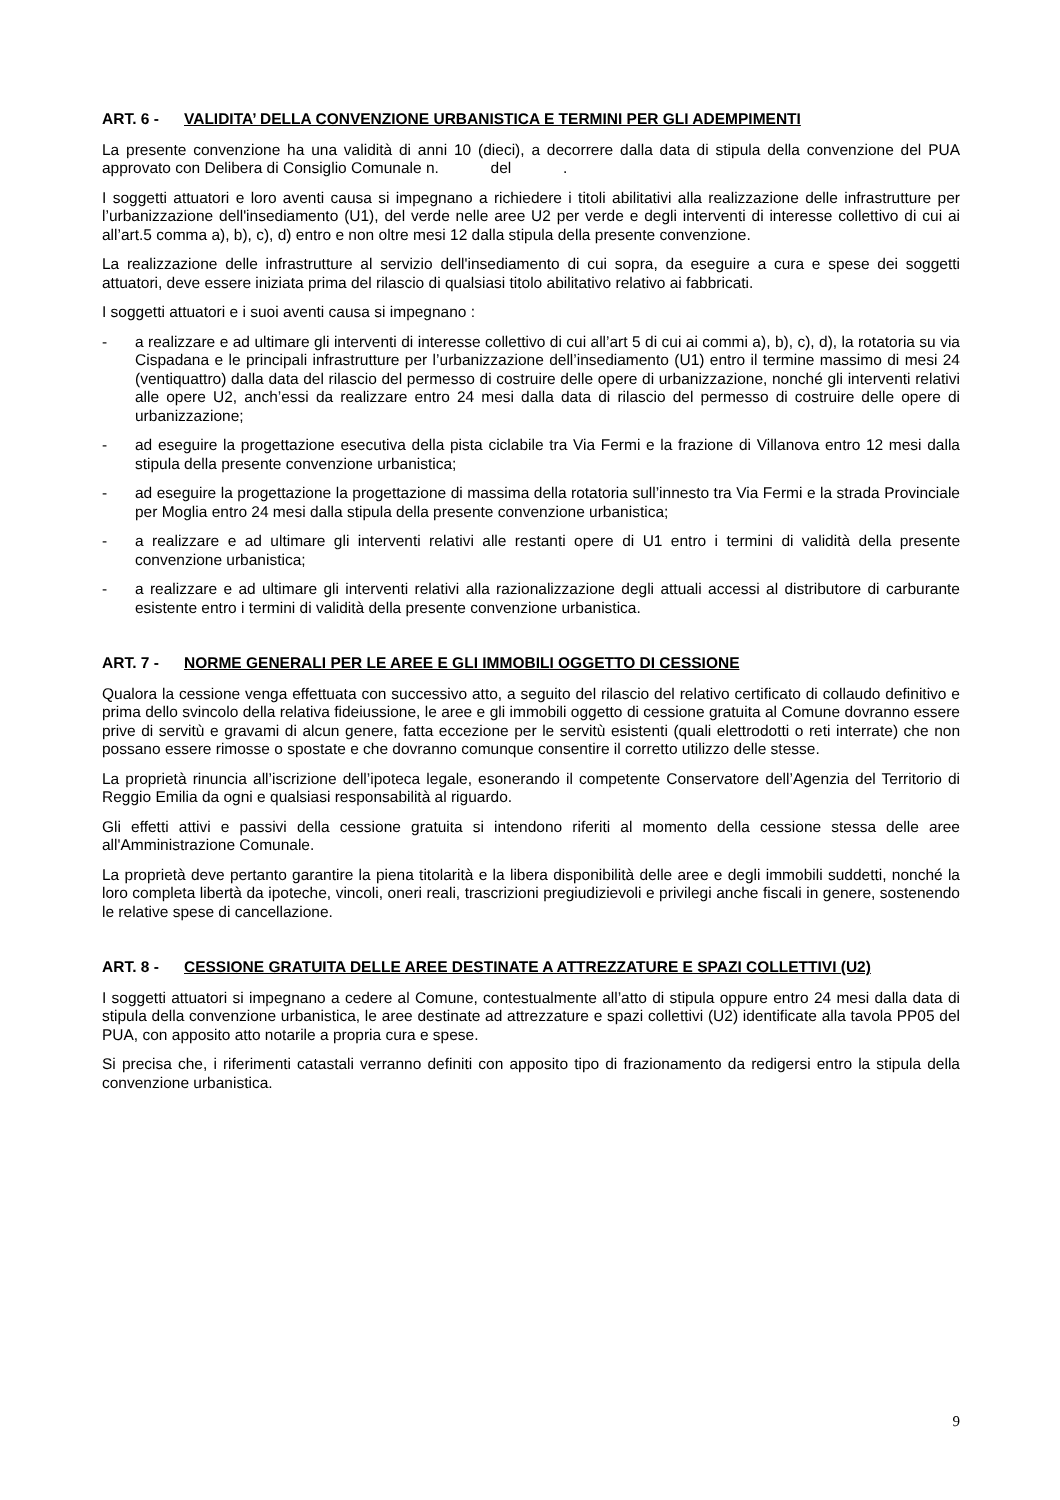ART. 6 - VALIDITA’ DELLA CONVENZIONE URBANISTICA E TERMINI PER GLI ADEMPIMENTI
La presente convenzione ha una validità di anni 10 (dieci), a decorrere dalla data di stipula della convenzione del PUA approvato con Delibera di Consiglio Comunale n. del .
I soggetti attuatori e loro aventi causa si impegnano a richiedere i titoli abilitativi alla realizzazione delle infrastrutture per l’urbanizzazione dell'insediamento (U1), del verde nelle aree U2 per verde e degli interventi di interesse collettivo di cui ai all’art.5 comma a), b), c), d) entro e non oltre mesi 12 dalla stipula della presente convenzione.
La realizzazione delle infrastrutture al servizio dell'insediamento di cui sopra, da eseguire a cura e spese dei soggetti attuatori, deve essere iniziata prima del rilascio di qualsiasi titolo abilitativo relativo ai fabbricati.
I soggetti attuatori e i suoi aventi causa si impegnano :
- a realizzare e ad ultimare gli interventi di interesse collettivo di cui all’art 5 di cui ai commi a), b), c), d), la rotatoria su via Cispadana e le principali infrastrutture per l’urbanizzazione dell’insediamento (U1) entro il termine massimo di mesi 24 (ventiquattro) dalla data del rilascio del permesso di costruire delle opere di urbanizzazione, nonché gli interventi relativi alle opere U2, anch’essi da realizzare entro 24 mesi dalla data di rilascio del permesso di costruire delle opere di urbanizzazione;
- ad eseguire la progettazione esecutiva della pista ciclabile tra Via Fermi e la frazione di Villanova entro 12 mesi dalla stipula della presente convenzione urbanistica;
- ad eseguire la progettazione la progettazione di massima della rotatoria sull’innesto tra Via Fermi e la strada Provinciale per Moglia entro 24 mesi dalla stipula della presente convenzione urbanistica;
- a realizzare e ad ultimare gli interventi relativi alle restanti opere di U1 entro i termini di validità della presente convenzione urbanistica;
- a realizzare e ad ultimare gli interventi relativi alla razionalizzazione degli attuali accessi al distributore di carburante esistente entro i termini di validità della presente convenzione urbanistica.
ART. 7 - NORME GENERALI PER LE AREE E GLI IMMOBILI OGGETTO DI CESSIONE
Qualora la cessione venga effettuata con successivo atto, a seguito del rilascio del relativo certificato di collaudo definitivo e prima dello svincolo della relativa fideiussione, le aree e gli immobili oggetto di cessione gratuita al Comune dovranno essere prive di servitù e gravami di alcun genere, fatta eccezione per le servitù esistenti (quali elettrodotti o reti interrate) che non possano essere rimosse o spostate e che dovranno comunque consentire il corretto utilizzo delle stesse.
La proprietà rinuncia all’iscrizione dell’ipoteca legale, esonerando il competente Conservatore dell’Agenzia del Territorio di Reggio Emilia da ogni e qualsiasi responsabilità al riguardo.
Gli effetti attivi e passivi della cessione gratuita si intendono riferiti al momento della cessione stessa delle aree all'Amministrazione Comunale.
La proprietà deve pertanto garantire la piena titolarità e la libera disponibilità delle aree e degli immobili suddetti, nonché la loro completa libertà da ipoteche, vincoli, oneri reali, trascrizioni pregiudizievoli e privilegi anche fiscali in genere, sostenendo le relative spese di cancellazione.
ART. 8 - CESSIONE GRATUITA DELLE AREE DESTINATE A ATTREZZATURE E SPAZI COLLETTIVI (U2)
I soggetti attuatori si impegnano a cedere al Comune, contestualmente all’atto di stipula oppure entro 24 mesi dalla data di stipula della convenzione urbanistica, le aree destinate ad attrezzature e spazi collettivi (U2) identificate alla tavola PP05 del PUA, con apposito atto notarile a propria cura e spese.
Si precisa che, i riferimenti catastali verranno definiti con apposito tipo di frazionamento da redigersi entro la stipula della convenzione urbanistica.
9